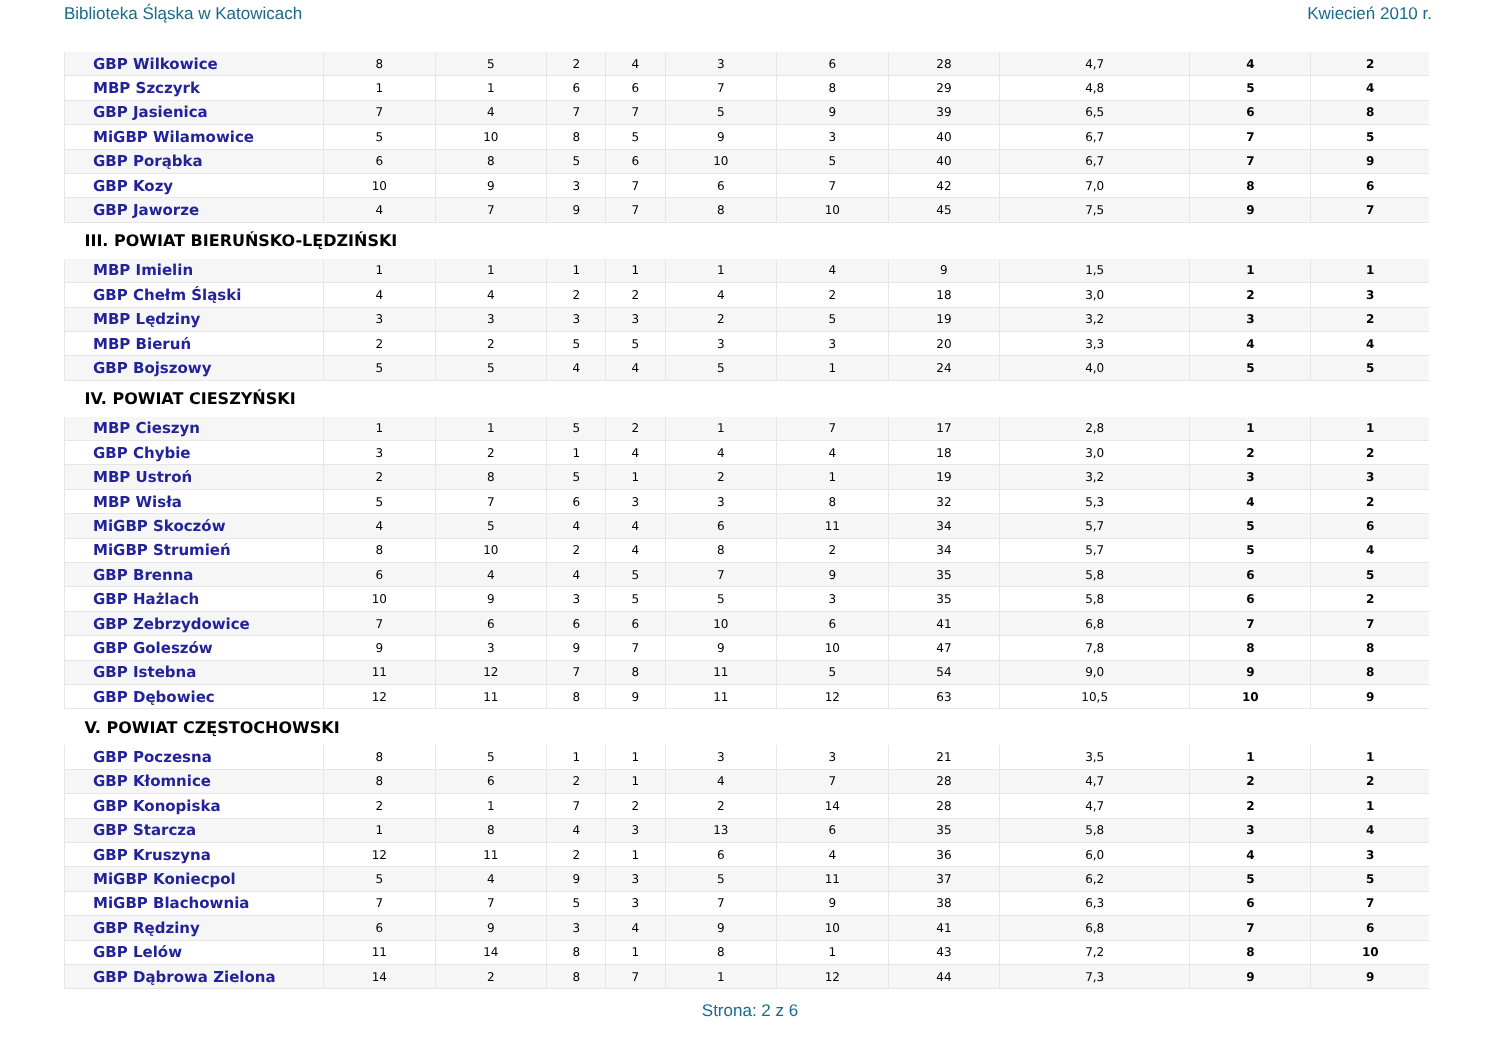Biblioteka Śląska w Katowicach Kwiecień 2010 r.
| GBP Wilkowice | 8 | 5 | 2 | 4 | 3 | 6 | 28 | 4,7 | 4 | 2 |
| MBP Szczyrk | 1 | 1 | 6 | 6 | 7 | 8 | 29 | 4,8 | 5 | 4 |
| GBP Jasienica | 7 | 4 | 7 | 7 | 5 | 9 | 39 | 6,5 | 6 | 8 |
| MiGBP Wilamowice | 5 | 10 | 8 | 5 | 9 | 3 | 40 | 6,7 | 7 | 5 |
| GBP Porąbka | 6 | 8 | 5 | 6 | 10 | 5 | 40 | 6,7 | 7 | 9 |
| GBP Kozy | 10 | 9 | 3 | 7 | 6 | 7 | 42 | 7,0 | 8 | 6 |
| GBP Jaworze | 4 | 7 | 9 | 7 | 8 | 10 | 45 | 7,5 | 9 | 7 |
| III. POWIAT BIERUŃSKO-LĘDZIŃSKI | | | | | | | | | | |
| MBP Imielin | 1 | 1 | 1 | 1 | 1 | 4 | 9 | 1,5 | 1 | 1 |
| GBP Chełm Śląski | 4 | 4 | 2 | 2 | 4 | 2 | 18 | 3,0 | 2 | 3 |
| MBP Lędziny | 3 | 3 | 3 | 3 | 2 | 5 | 19 | 3,2 | 3 | 2 |
| MBP Bieruń | 2 | 2 | 5 | 5 | 3 | 3 | 20 | 3,3 | 4 | 4 |
| GBP Bojszowy | 5 | 5 | 4 | 4 | 5 | 1 | 24 | 4,0 | 5 | 5 |
| IV. POWIAT CIESZYŃSKI | | | | | | | | | | |
| MBP Cieszyn | 1 | 1 | 5 | 2 | 1 | 7 | 17 | 2,8 | 1 | 1 |
| GBP Chybie | 3 | 2 | 1 | 4 | 4 | 4 | 18 | 3,0 | 2 | 2 |
| MBP Ustroń | 2 | 8 | 5 | 1 | 2 | 1 | 19 | 3,2 | 3 | 3 |
| MBP Wisła | 5 | 7 | 6 | 3 | 3 | 8 | 32 | 5,3 | 4 | 2 |
| MiGBP Skoczów | 4 | 5 | 4 | 4 | 6 | 11 | 34 | 5,7 | 5 | 6 |
| MiGBP Strumień | 8 | 10 | 2 | 4 | 8 | 2 | 34 | 5,7 | 5 | 4 |
| GBP Brenna | 6 | 4 | 4 | 5 | 7 | 9 | 35 | 5,8 | 6 | 5 |
| GBP Hażlach | 10 | 9 | 3 | 5 | 5 | 3 | 35 | 5,8 | 6 | 2 |
| GBP Zebrzydowice | 7 | 6 | 6 | 6 | 10 | 6 | 41 | 6,8 | 7 | 7 |
| GBP Goleszów | 9 | 3 | 9 | 7 | 9 | 10 | 47 | 7,8 | 8 | 8 |
| GBP Istebna | 11 | 12 | 7 | 8 | 11 | 5 | 54 | 9,0 | 9 | 8 |
| GBP Dębowiec | 12 | 11 | 8 | 9 | 11 | 12 | 63 | 10,5 | 10 | 9 |
| V. POWIAT CZĘSTOCHOWSKI | | | | | | | | | | |
| GBP Poczesna | 8 | 5 | 1 | 1 | 3 | 3 | 21 | 3,5 | 1 | 1 |
| GBP Kłomnice | 8 | 6 | 2 | 1 | 4 | 7 | 28 | 4,7 | 2 | 2 |
| GBP Konopiska | 2 | 1 | 7 | 2 | 2 | 14 | 28 | 4,7 | 2 | 1 |
| GBP Starcza | 1 | 8 | 4 | 3 | 13 | 6 | 35 | 5,8 | 3 | 4 |
| GBP Kruszyna | 12 | 11 | 2 | 1 | 6 | 4 | 36 | 6,0 | 4 | 3 |
| MiGBP Koniecpol | 5 | 4 | 9 | 3 | 5 | 11 | 37 | 6,2 | 5 | 5 |
| MiGBP Blachownia | 7 | 7 | 5 | 3 | 7 | 9 | 38 | 6,3 | 6 | 7 |
| GBP Rędziny | 6 | 9 | 3 | 4 | 9 | 10 | 41 | 6,8 | 7 | 6 |
| GBP Lelów | 11 | 14 | 8 | 1 | 8 | 1 | 43 | 7,2 | 8 | 10 |
| GBP Dąbrowa Zielona | 14 | 2 | 8 | 7 | 1 | 12 | 44 | 7,3 | 9 | 9 |
Strona: 2 z 6